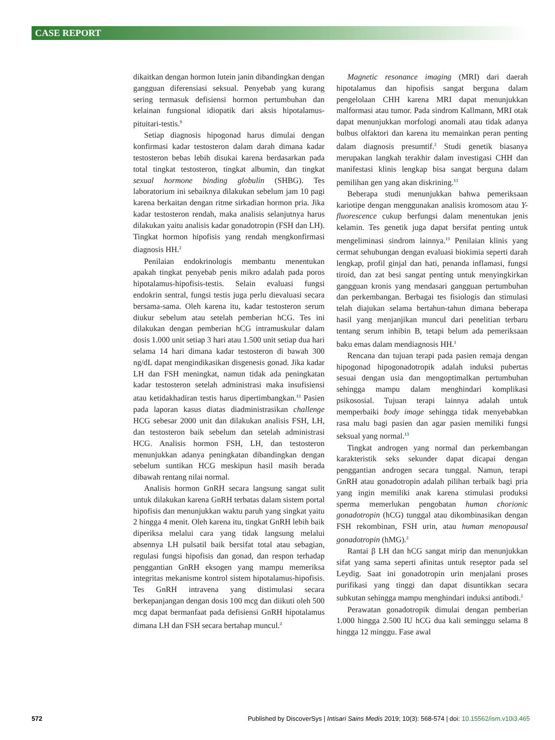CASE REPORT
dikaitkan dengan hormon lutein janin dibandingkan dengan gangguan diferensiasi seksual. Penyebab yang kurang sering termasuk defisiensi hormon pertumbuhan dan kelainan fungsional idiopatik dari aksis hipotalamus-pituitari-testis.<sup>9</sup>
Setiap diagnosis hipogonad harus dimulai dengan konfirmasi kadar testosteron dalam darah dimana kadar testosteron bebas lebih disukai karena berdasarkan pada total tingkat testosteron, tingkat albumin, dan tingkat sexual hormone binding globulin (SHBG). Tes laboratorium ini sebaiknya dilakukan sebelum jam 10 pagi karena berkaitan dengan ritme sirkadian hormon pria. Jika kadar testosteron rendah, maka analisis selanjutnya harus dilakukan yaitu analisis kadar gonadotropin (FSH dan LH). Tingkat hormon hipofisis yang rendah mengkonfirmasi diagnosis HH.<sup>2</sup>
Penilaian endokrinologis membantu menentukan apakah tingkat penyebab penis mikro adalah pada poros hipotalamus-hipofisis-testis. Selain evaluasi fungsi endokrin sentral, fungsi testis juga perlu dievaluasi secara bersama-sama. Oleh karena itu, kadar testosteron serum diukur sebelum atau setelah pemberian hCG. Tes ini dilakukan dengan pemberian hCG intramuskular dalam dosis 1.000 unit setiap 3 hari atau 1.500 unit setiap dua hari selama 14 hari dimana kadar testosteron di bawah 300 ng/dL dapat mengindikasikan disgenesis gonad. Jika kadar LH dan FSH meningkat, namun tidak ada peningkatan kadar testosteron setelah administrasi maka insufisiensi atau ketidakhadiran testis harus dipertimbangkan.<sup>13</sup> Pasien pada laporan kasus diatas diadministrasikan challenge HCG sebesar 2000 unit dan dilakukan analisis FSH, LH, dan testosteron baik sebelum dan setelah administrasi HCG. Analisis hormon FSH, LH, dan testosteron menunjukkan adanya peningkatan dibandingkan dengan sebelum suntikan HCG meskipun hasil masih berada dibawah rentang nilai normal.
Analisis hormon GnRH secara langsung sangat sulit untuk dilakukan karena GnRH terbatas dalam sistem portal hipofisis dan menunjukkan waktu paruh yang singkat yaitu 2 hingga 4 menit. Oleh karena itu, tingkat GnRH lebih baik diperiksa melalui cara yang tidak langsung melalui absennya LH pulsatil baik bersifat total atau sebagian, regulasi fungsi hipofisis dan gonad, dan respon terhadap penggantian GnRH eksogen yang mampu memeriksa integritas mekanisme kontrol sistem hipotalamus-hipofisis. Tes GnRH intravena yang distimulasi secara berkepanjangan dengan dosis 100 mcg dan diikuti oleh 500 mcg dapat bermanfaat pada defisiensi GnRH hipotalamus dimana LH dan FSH secara bertahap muncul.<sup>2</sup>
Magnetic resonance imaging (MRI) dari daerah hipotalamus dan hipofisis sangat berguna dalam pengelolaan CHH karena MRI dapat menunjukkan malformasi atau tumor. Pada sindrom Kallmann, MRI otak dapat menunjukkan morfologi anomali atau tidak adanya bulbus olfaktori dan karena itu memainkan peran penting dalam diagnosis presumtif.<sup>2</sup> Studi genetik biasanya merupakan langkah terakhir dalam investigasi CHH dan manifestasi klinis lengkap bisa sangat berguna dalam pemilihan gen yang akan diskrining.<sup>13</sup>
Beberapa studi menunjukkan bahwa pemeriksaan kariotipe dengan menggunakan analisis kromosom atau Y-fluorescence cukup berfungsi dalam menentukan jenis kelamin. Tes genetik juga dapat bersifat penting untuk mengeliminasi sindrom lainnya.<sup>13</sup> Penilaian klinis yang cermat sehubungan dengan evaluasi biokimia seperti darah lengkap, profil ginjal dan hati, penanda inflamasi, fungsi tiroid, dan zat besi sangat penting untuk menyingkirkan gangguan kronis yang mendasari gangguan pertumbuhan dan perkembangan. Berbagai tes fisiologis dan stimulasi telah diajukan selama bertahun-tahun dimana beberapa hasil yang menjanjikan muncul dari penelitian terbaru tentang serum inhibin B, tetapi belum ada pemeriksaan baku emas dalam mendiagnosis HH.<sup>1</sup>
Rencana dan tujuan terapi pada pasien remaja dengan hipogonad hipogonadotropik adalah induksi pubertas sesuai dengan usia dan mengoptimalkan pertumbuhan sehingga mampu dalam menghindari komplikasi psikososial. Tujuan terapi lainnya adalah untuk memperbaiki body image sehingga tidak menyebabkan rasa malu bagi pasien dan agar pasien memiliki fungsi seksual yang normal.<sup>13</sup>
Tingkat androgen yang normal dan perkembangan karakteristik seks sekunder dapat dicapai dengan penggantian androgen secara tunggal. Namun, terapi GnRH atau gonadotropin adalah pilihan terbaik bagi pria yang ingin memiliki anak karena stimulasi produksi sperma memerlukan pengobatan human chorionic gonadotropin (hCG) tunggal atau dikombinasikan dengan FSH rekombinan, FSH urin, atau human menopausal gonadotropin (hMG).<sup>2</sup>
Rantai β LH dan hCG sangat mirip dan menunjukkan sifat yang sama seperti afinitas untuk reseptor pada sel Leydig. Saat ini gonadotropin urin menjalani proses purifikasi yang tinggi dan dapat disuntikkan secara subkutan sehingga mampu menghindari induksi antibodi.<sup>2</sup>
Perawatan gonadotropik dimulai dengan pemberian 1.000 hingga 2.500 IU hCG dua kali seminggu selama 8 hingga 12 minggu. Fase awal
572 Published by DiscoverSys | Intisari Sains Medis 2019; 10(3): 568-574 | doi: 10.15562/ism.v10i3.465